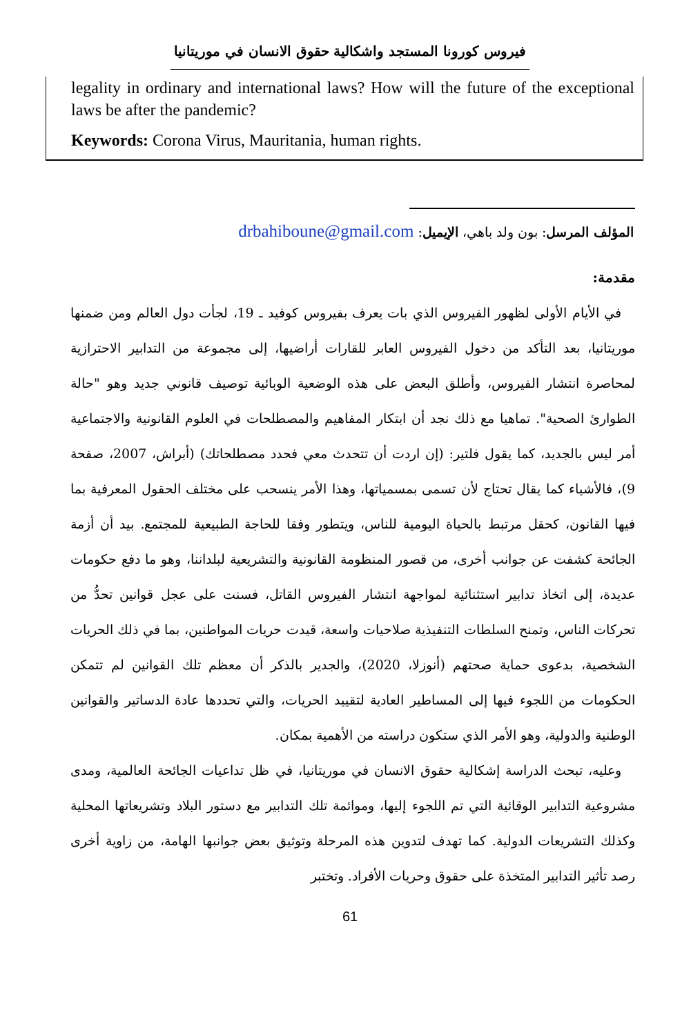فيروس كورونا المستجد واشكالية حقوق الانسان في موريتانيا
legality in ordinary and international laws? How will the future of the exceptional laws be after the pandemic?
Keywords: Corona Virus, Mauritania, human rights.
المؤلف المرسل: بون ولد باهي، الإيميل: drbahiboune@gmail.com
مقدمة:
في الأيام الأولى لظهور الفيروس الذي بات يعرف بفيروس كوفيد ـ 19، لجأت دول العالم ومن ضمنها موريتانيا، بعد التأكد من دخول الفيروس العابر للقارات أراضيها، إلى مجموعة من التدابير الاحترازية لمحاصرة انتشار الفيروس، وأطلق البعض على هذه الوضعية الوبائية توصيف قانوني جديد وهو "حالة الطوارئ الصحية". تماهيا مع ذلك نجد أن ابتكار المفاهيم والمصطلحات في العلوم القانونية والاجتماعية أمر ليس بالجديد، كما يقول فلتير: (إن اردت أن تتحدث معي فحدد مصطلحاتك) (أبراش، 2007، صفحة 9)، فالأشياء كما يقال تحتاج لأن تسمى بمسمياتها، وهذا الأمر ينسحب على مختلف الحقول المعرفية بما فيها القانون، كحقل مرتبط بالحياة اليومية للناس، ويتطور وفقا للحاجة الطبيعية للمجتمع. بيد أن أزمة الجائحة كشفت عن جوانب أخرى، من قصور المنظومة القانونية والتشريعية لبلداننا، وهو ما دفع حكومات عديدة، إلى اتخاذ تدابير استثنائية لمواجهة انتشار الفيروس القاتل، فسنت على عجل قوانين تحدُّ من تحركات الناس، وتمنح السلطات التنفيذية صلاحيات واسعة، قيدت حريات المواطنين، بما في ذلك الحريات الشخصية، بدعوى حماية صحتهم (أنوزلا، 2020)، والجدير بالذكر أن معظم تلك القوانين لم تتمكن الحكومات من اللجوء فيها إلى المساطير العادية لتقييد الحريات، والتي تحددها عادة الدساتير والقوانين الوطنية والدولية، وهو الأمر الذي ستكون دراسته من الأهمية بمكان.
وعليه، تبحث الدراسة إشكالية حقوق الانسان في موريتانيا، في ظل تداعيات الجائحة العالمية، ومدى مشروعية التدابير الوقائية التي تم اللجوء إليها، وموائمة تلك التدابير مع دستور البلاد وتشريعاتها المحلية وكذلك التشريعات الدولية. كما تهدف لتدوين هذه المرحلة وتوثيق بعض جوانبها الهامة، من زاوية أخرى رصد تأثير التدابير المتخذة على حقوق وحريات الأفراد. وتختبر
61